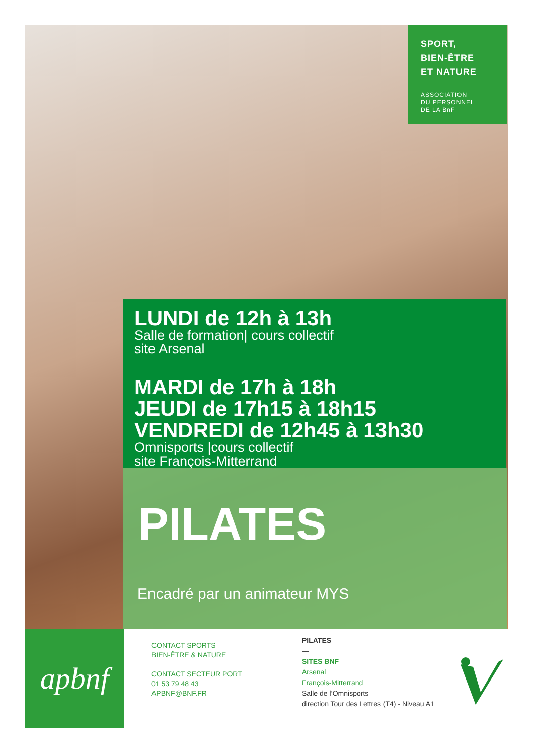SPORT,
BIEN-ÊTRE
ET NATURE
ASSOCIATION
DU PERSONNEL
DE LA BnF
LUNDI de 12h à 13h
Salle de formation| cours collectif
site Arsenal
MARDI de 17h à 18h
JEUDI de 17h15 à 18h15
VENDREDI de 12h45 à 13h30
Omnisports |cours collectif
site François-Mitterrand
PILATES
Encadré par un animateur MYS
apbnf
CONTACT SPORTS
BIEN-ÊTRE & NATURE
—
CONTACT SECTEUR PORT
01 53 79 48 43
APBNF@BNF.FR
PILATES
—
SITES BNF
Arsenal
François-Mitterrand
Salle de l’Omnisports
direction Tour des Lettres (T4) - Niveau A1